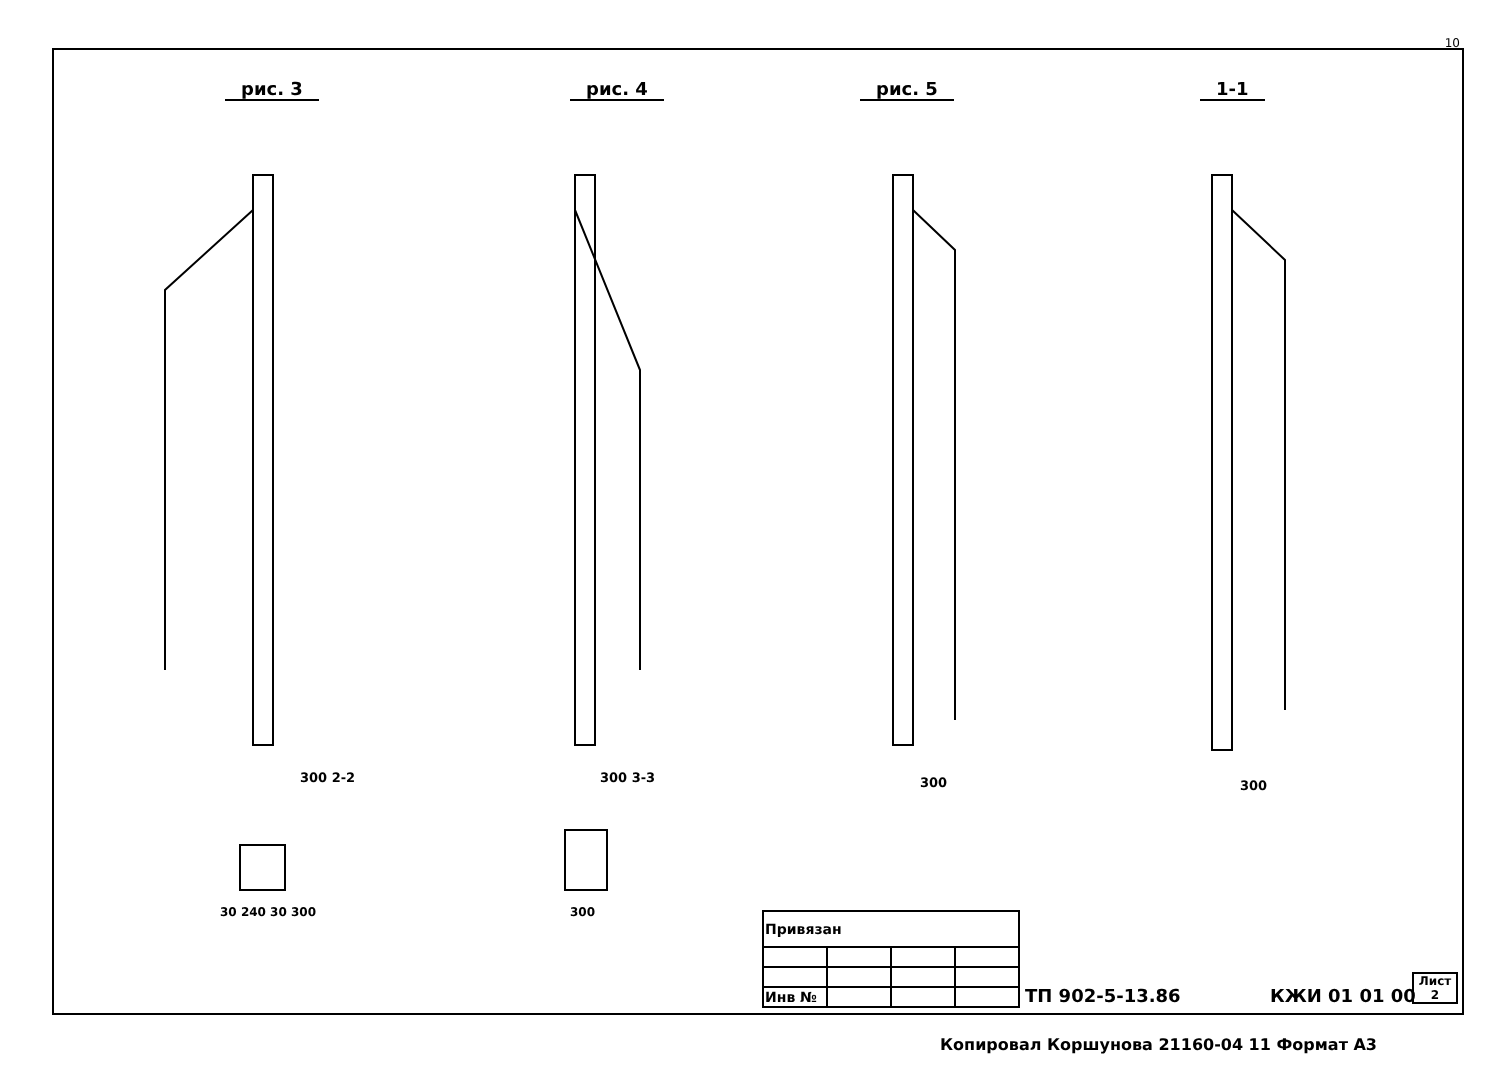10
рис. 3 рис. 4 рис. 5 1-1
300 2-2 300 3-3 300 300
30 240 30 300 300
| Привязан | | | |
| Инв № | | | |
ТП 902-5-13.86 КЖИ 01 01 00
Лист
2
Копировал Коршунова 21160-04 11 Формат А3